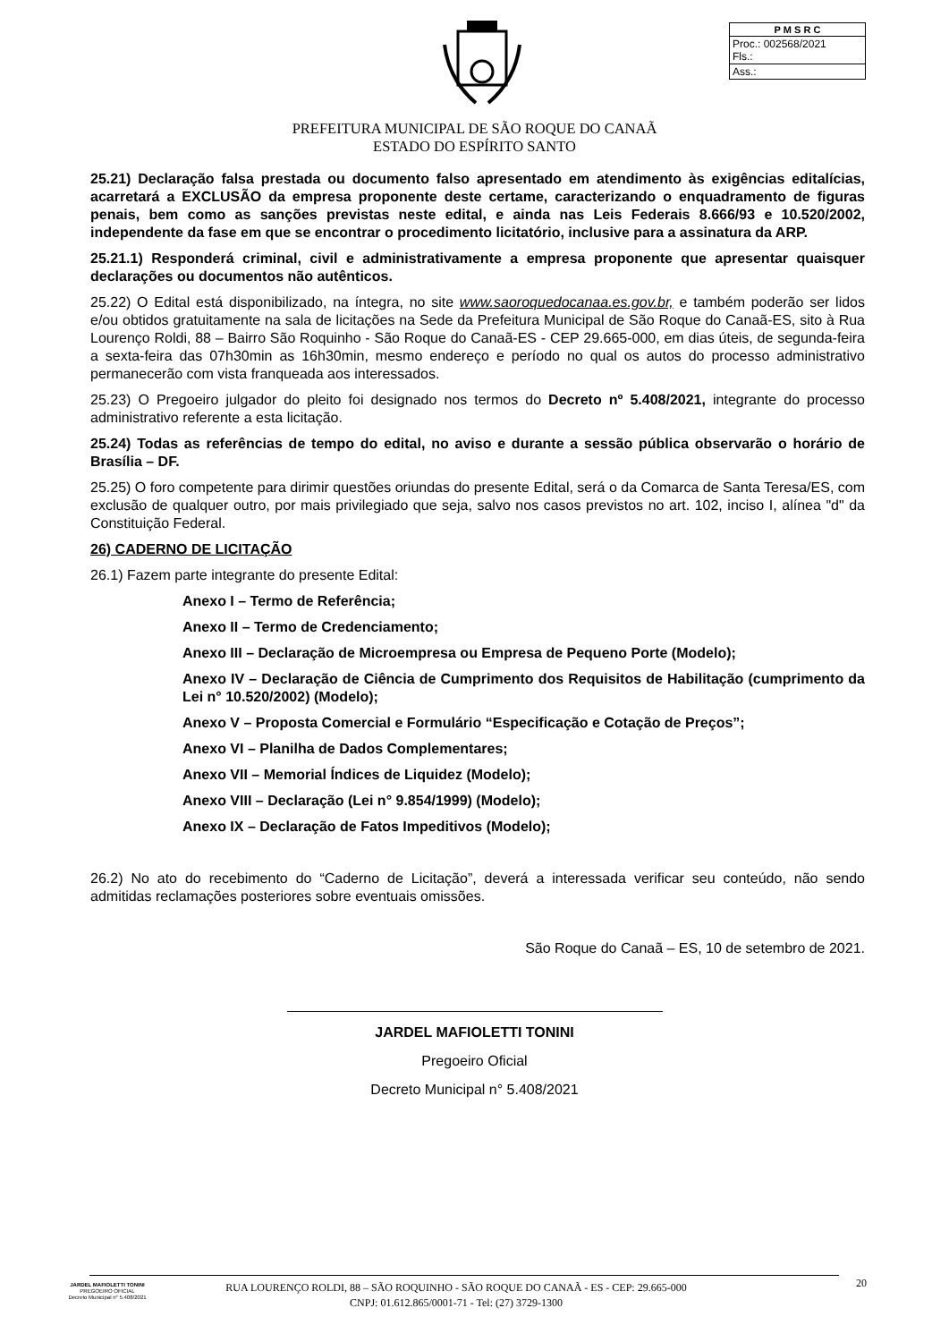| P M S R C |
| --- |
| Proc.: 002568/2021 Fls.: |
| Ass.: |
PREFEITURA MUNICIPAL DE SÃO ROQUE DO CANAÃ
ESTADO DO ESPÍRITO SANTO
25.21) Declaração falsa prestada ou documento falso apresentado em atendimento às exigências editalícias, acarretará a EXCLUSÃO da empresa proponente deste certame, caracterizando o enquadramento de figuras penais, bem como as sanções previstas neste edital, e ainda nas Leis Federais 8.666/93 e 10.520/2002, independente da fase em que se encontrar o procedimento licitatório, inclusive para a assinatura da ARP.
25.21.1) Responderá criminal, civil e administrativamente a empresa proponente que apresentar quaisquer declarações ou documentos não autênticos.
25.22) O Edital está disponibilizado, na íntegra, no site www.saoroquedocanaa.es.gov.br, e também poderão ser lidos e/ou obtidos gratuitamente na sala de licitações na Sede da Prefeitura Municipal de São Roque do Canaã-ES, sito à Rua Lourenço Roldi, 88 – Bairro São Roquinho - São Roque do Canaã-ES - CEP 29.665-000, em dias úteis, de segunda-feira a sexta-feira das 07h30min as 16h30min, mesmo endereço e período no qual os autos do processo administrativo permanecerão com vista franqueada aos interessados.
25.23) O Pregoeiro julgador do pleito foi designado nos termos do Decreto nº 5.408/2021, integrante do processo administrativo referente a esta licitação.
25.24) Todas as referências de tempo do edital, no aviso e durante a sessão pública observarão o horário de Brasília – DF.
25.25) O foro competente para dirimir questões oriundas do presente Edital, será o da Comarca de Santa Teresa/ES, com exclusão de qualquer outro, por mais privilegiado que seja, salvo nos casos previstos no art. 102, inciso I, alínea "d" da Constituição Federal.
26) CADERNO DE LICITAÇÃO
26.1) Fazem parte integrante do presente Edital:
Anexo I – Termo de Referência;
Anexo II – Termo de Credenciamento;
Anexo III – Declaração de Microempresa ou Empresa de Pequeno Porte (Modelo);
Anexo IV – Declaração de Ciência de Cumprimento dos Requisitos de Habilitação (cumprimento da Lei n° 10.520/2002) (Modelo);
Anexo V – Proposta Comercial e Formulário “Especificação e Cotação de Preços”;
Anexo VI – Planilha de Dados Complementares;
Anexo VII – Memorial Índices de Liquidez (Modelo);
Anexo VIII – Declaração (Lei n° 9.854/1999) (Modelo);
Anexo IX – Declaração de Fatos Impeditivos (Modelo);
26.2) No ato do recebimento do “Caderno de Licitação”, deverá a interessada verificar seu conteúdo, não sendo admitidas reclamações posteriores sobre eventuais omissões.
São Roque do Canaã – ES, 10 de setembro de 2021.
JARDEL MAFIOLETTI TONINI
Pregoeiro Oficial
Decreto Municipal n° 5.408/2021
JARDEL MAFIOLETTI TONINI
PREGOEIRO OFICIAL
Decreto Municipal n° 5.408/2021
RUA LOURENÇO ROLDI, 88 – SÃO ROQUINHO - SÃO ROQUE DO CANAÃ - ES - CEP: 29.665-000
CNPJ: 01.612.865/0001-71 - Tel: (27) 3729-1300
20